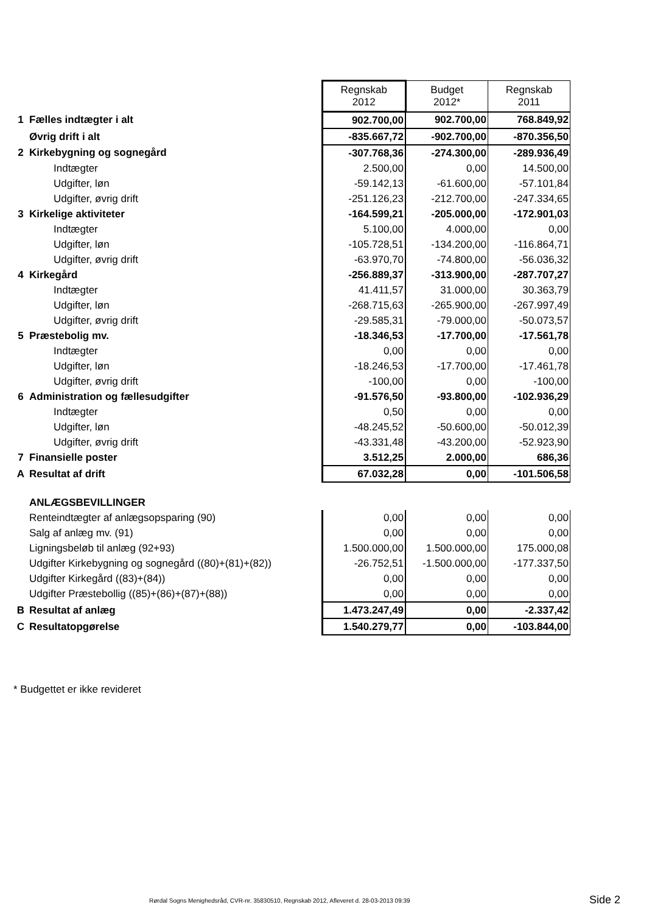| | | Regnskab 2012 | Budget 2012* | Regnskab 2011 |
| 1 | Fælles indtægter i alt | 902.700,00 | 902.700,00 | 768.849,92 |
| | Øvrig drift i alt | -835.667,72 | -902.700,00 | -870.356,50 |
| 2 | Kirkebygning og sognegård | -307.768,36 | -274.300,00 | -289.936,49 |
| | Indtægter | 2.500,00 | 0,00 | 14.500,00 |
| | Udgifter, løn | -59.142,13 | -61.600,00 | -57.101,84 |
| | Udgifter, øvrig drift | -251.126,23 | -212.700,00 | -247.334,65 |
| 3 | Kirkelige aktiviteter | -164.599,21 | -205.000,00 | -172.901,03 |
| | Indtægter | 5.100,00 | 4.000,00 | 0,00 |
| | Udgifter, løn | -105.728,51 | -134.200,00 | -116.864,71 |
| | Udgifter, øvrig drift | -63.970,70 | -74.800,00 | -56.036,32 |
| 4 | Kirkegård | -256.889,37 | -313.900,00 | -287.707,27 |
| | Indtægter | 41.411,57 | 31.000,00 | 30.363,79 |
| | Udgifter, løn | -268.715,63 | -265.900,00 | -267.997,49 |
| | Udgifter, øvrig drift | -29.585,31 | -79.000,00 | -50.073,57 |
| 5 | Præstebolig mv. | -18.346,53 | -17.700,00 | -17.561,78 |
| | Indtægter | 0,00 | 0,00 | 0,00 |
| | Udgifter, løn | -18.246,53 | -17.700,00 | -17.461,78 |
| | Udgifter, øvrig drift | -100,00 | 0,00 | -100,00 |
| 6 | Administration og fællesudgifter | -91.576,50 | -93.800,00 | -102.936,29 |
| | Indtægter | 0,50 | 0,00 | 0,00 |
| | Udgifter, løn | -48.245,52 | -50.600,00 | -50.012,39 |
| | Udgifter, øvrig drift | -43.331,48 | -43.200,00 | -52.923,90 |
| 7 | Finansielle poster | 3.512,25 | 2.000,00 | 686,36 |
| A | Resultat af drift | 67.032,28 | 0,00 | -101.506,58 |
| | ANLÆGSBEVILLINGER | | | |
| | Renteindtægter af anlægsopsparing (90) | 0,00 | 0,00 | 0,00 |
| | Salg af anlæg mv. (91) | 0,00 | 0,00 | 0,00 |
| | Ligningsbeløb til anlæg (92+93) | 1.500.000,00 | 1.500.000,00 | 175.000,08 |
| | Udgifter Kirkebygning og sognegård ((80)+(81)+(82)) | -26.752,51 | -1.500.000,00 | -177.337,50 |
| | Udgifter Kirkegård ((83)+(84)) | 0,00 | 0,00 | 0,00 |
| | Udgifter Præstebollig ((85)+(86)+(87)+(88)) | 0,00 | 0,00 | 0,00 |
| B | Resultat af anlæg | 1.473.247,49 | 0,00 | -2.337,42 |
| C | Resultatopgørelse | 1.540.279,77 | 0,00 | -103.844,00 |
* Budgettet er ikke revideret
Rørdal Sogns Menighedsråd, CVR-nr. 35830510, Regnskab 2012, Afleveret d. 28-03-2013 09:39
Side 2